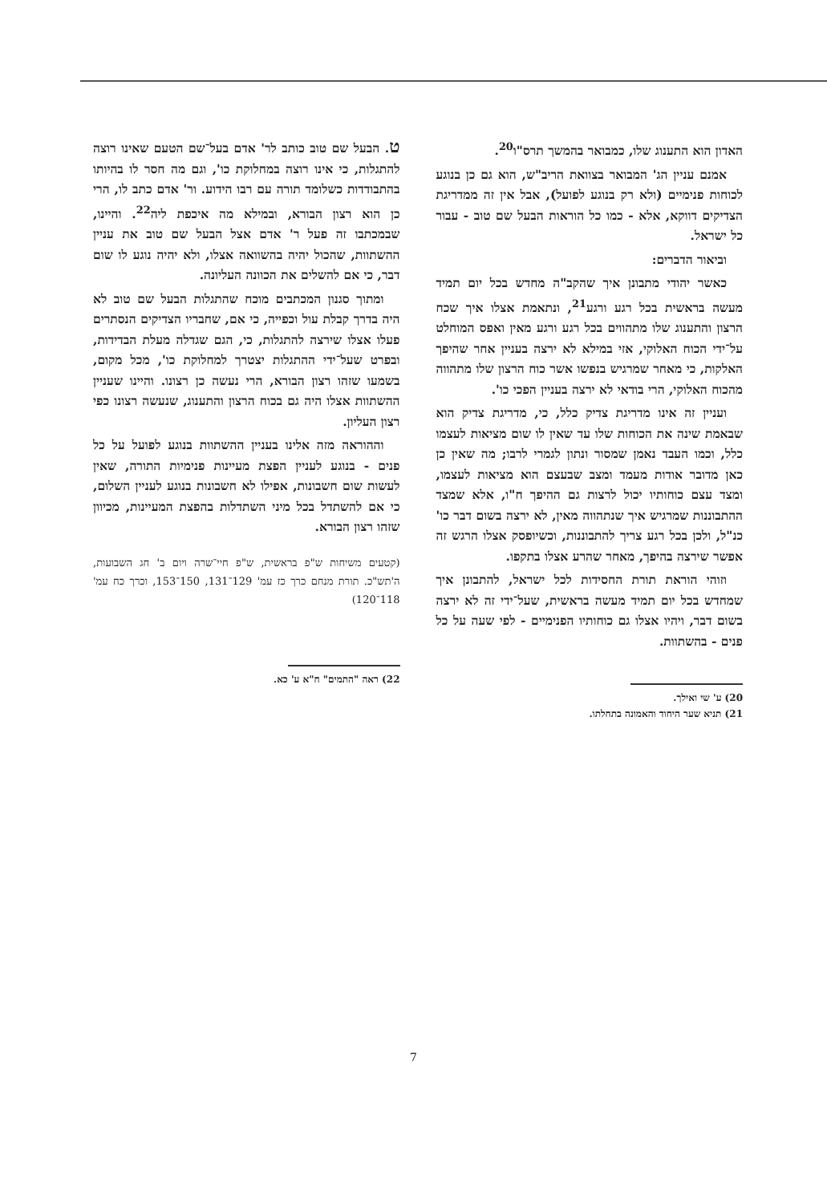האדון הוא התענוג שלו, כמבואר בהמשך תרס"ו<sup>20</sup>.
אמנם עניין הג' המבואר בצוואת הריב"ש, הוא גם כן בנוגע לכוחות פנימיים (ולא רק בנוגע לפועל), אבל אין זה ממדריגת הצדיקים דווקא, אלא - כמו כל הוראות הבעל שם טוב - עבור כל ישראל.
וביאור הדברים:
כאשר יהודי מתבונן איך שהקב"ה מחדש בכל יום תמיד מעשה בראשית בכל רגע ורגע<sup>21</sup>, ונתאמת אצלו איך שכח הרצון והתענוג שלו מתהווים בכל רגע ורגע מאין ואפס המוחלט על־ידי הכוח האלוקי, אזי במילא לא ירצה בעניין אחר שהיפך האלקות, כי מאחר שמרגיש בנפשו אשר כוח הרצון שלו מתהווה מהכוח האלוקי, הרי בודאי לא ירצה בעניין הפכי כו'.
ועניין זה אינו מדריגת צדיק כלל, כי, מדריגת צדיק הוא שבאמת שינה את הכוחות שלו עד שאין לו שום מציאות לעצמו כלל, וכמו העבד נאמן שמסור ונתון לגמרי לרבו; מה שאין כן כאן מדובר אודות מעמד ומצב שבעצם הוא מציאות לעצמו, ומצד עצם כוחותיו יכול לרצות גם ההיפך ח"ו, אלא שמצד ההתבוננות שמרגיש איך שנתהווה מאין, לא ירצה בשום דבר כו' כנ"ל, ולכן בכל רגע צריך להתבוננות, וכשיופסק אצלו הרגש זה אפשר שירצה בהיפך, מאחר שהרע אצלו בתקפו.
וזוהי הוראת תורת החסידות לכל ישראל, להתבונן איך שמחדש בכל יום תמיד מעשה בראשית, שעל־ידי זה לא ירצה בשום דבר, ויהיו אצלו גם כוחותיו הפנימיים - לפי שעה על כל פנים - בהשתוות.
20) ע' שי ואילך.
21) תניא שער היחוד והאמונה בתחלתו.
ט. הבעל שם טוב כותב לר' אדם בעל־שם הטעם שאינו רוצה להתגלות, כי אינו רוצה במחלוקת כו', וגם מה חסר לו בהיותו בהתבודדות כשלומד תורה עם רבו הידוע. ור' אדם כתב לו, הרי כן הוא רצון הבורא, ובמילא מה איכפת ליה<sup>22</sup>. והיינו, שבמכתבו זה פעל ר' אדם אצל הבעל שם טוב את עניין ההשתוות, שהכול יהיה בהשוואה אצלו, ולא יהיה נוגע לו שום דבר, כי אם להשלים את הכוונה העליונה.
ומתוך סגנון המכתבים מוכח שהתגלות הבעל שם טוב לא היה בדרך קבלת עול וכפייה, כי אם, שחבריו הצדיקים הנסתרים פעלו אצלו שירצה להתגלות, כי, הגם שגדלה מעלת הבדידות, ובפרט שעל־ידי ההתגלות יצטרך למחלוקת כו', מכל מקום, בשמעו שזהו רצון הבורא, הרי נעשה כן רצונו. והיינו שעניין ההשתוות אצלו היה גם בכוח הרצון והתענוג, שנעשה רצונו כפי רצון העליון.
וההוראה מזה אלינו בעניין ההשתוות בנוגע לפועל על כל פנים - בנוגע לעניין הפצת מעיינות פנימיות התורה, שאין לעשות שום חשבונות, אפילו לא חשבונות בנוגע לעניין השלום, כי אם להשתדל בכל מיני השתדלות בהפצת המעיינות, מכיוון שזהו רצון הבורא.
(קטעים משיחות ש"פ בראשית, ש"פ חיי־שרה ויום ב' חג השבועות, ה'תש"כ. תורת מנחם כרך כז עמ' 129־131, 150־153, וכרך כח עמ' 118־120)
22) ראה "התמים" ח"א ע' כא.
7